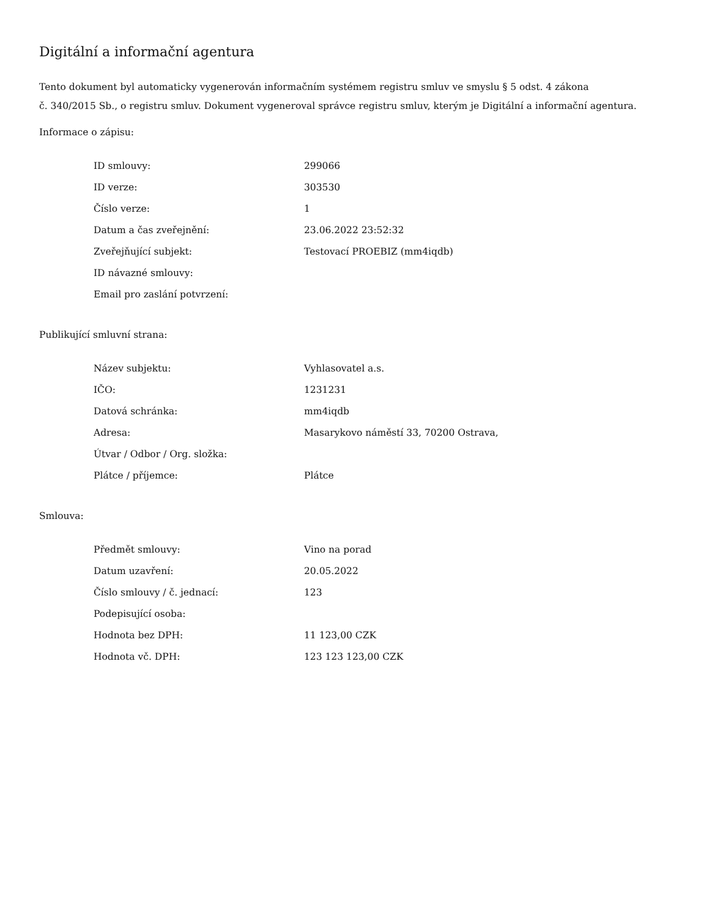Digitální a informační agentura
Tento dokument byl automaticky vygenerován informačním systémem registru smluv ve smyslu § 5 odst. 4 zákona
č. 340/2015 Sb., o registru smluv. Dokument vygeneroval správce registru smluv, kterým je Digitální a informační agentura.
Informace o zápisu:
| ID smlouvy: | 299066 |
| ID verze: | 303530 |
| Číslo verze: | 1 |
| Datum a čas zveřejnění: | 23.06.2022 23:52:32 |
| Zveřejňující subjekt: | Testovací PROEBIZ (mm4iqdb) |
| ID návazné smlouvy: | |
| Email pro zaslání potvrzení: | |
Publikující smluvní strana:
| Název subjektu: | Vyhlasovatel a.s. |
| IČO: | 1231231 |
| Datová schránka: | mm4iqdb |
| Adresa: | Masarykovo náměstí 33, 70200 Ostrava, |
| Útvar / Odbor / Org. složka: | |
| Plátce / příjemce: | Plátce |
Smlouva:
| Předmět smlouvy: | Vino na porad |
| Datum uzavření: | 20.05.2022 |
| Číslo smlouvy / č. jednací: | 123 |
| Podepisující osoba: | |
| Hodnota bez DPH: | 11 123,00 CZK |
| Hodnota vč. DPH: | 123 123 123,00 CZK |